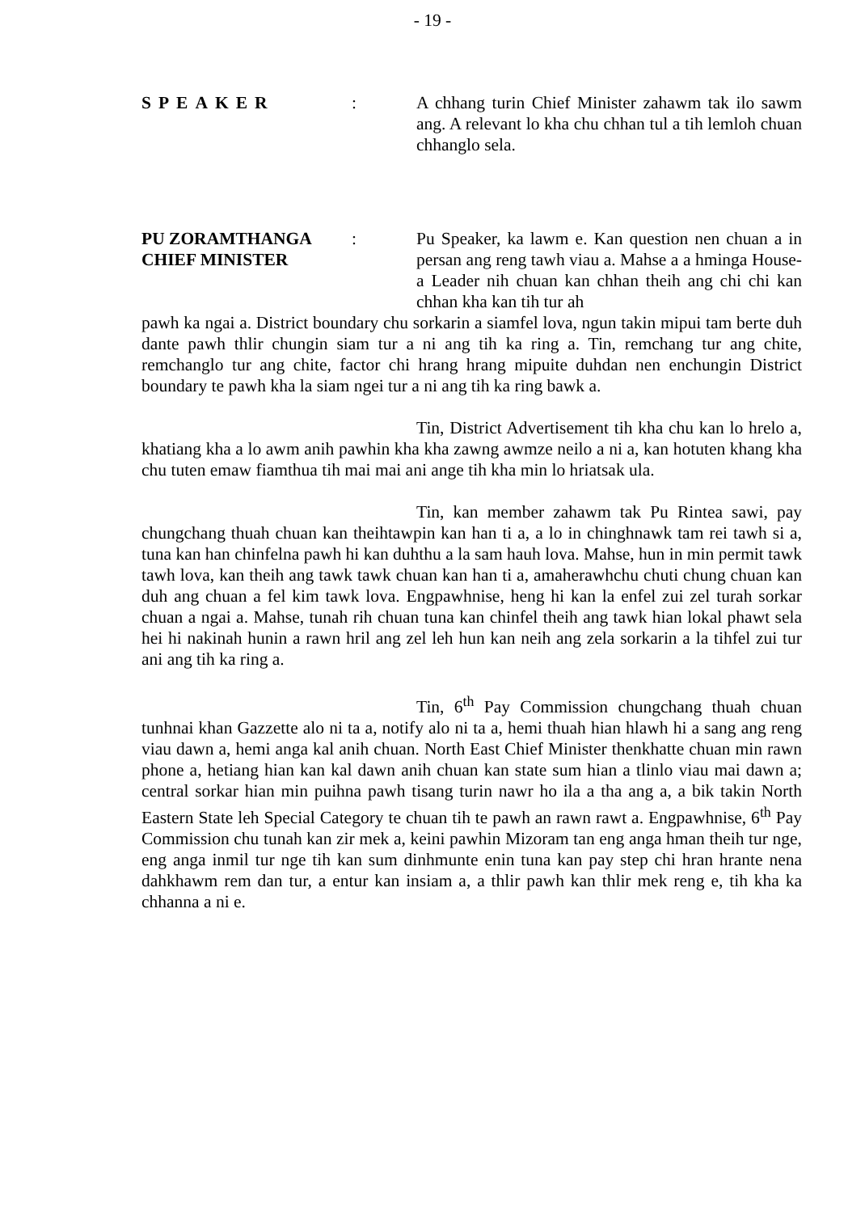- 19 -
SPEAKER : A chhang turin Chief Minister zahawm tak ilo sawm ang. A relevant lo kha chu chhan tul a tih lemloh chuan chhanglo sela.
PU ZORAMTHANGA
CHIEF MINISTER
: Pu Speaker, ka lawm e. Kan question nen chuan a in persan ang reng tawh viau a. Mahse a a hminga House-a Leader nih chuan kan chhan theih ang chi chi kan chhan kha kan tih tur ah
pawh ka ngai a. District boundary chu sorkarin a siamfel lova, ngun takin mipui tam berte duh dante pawh thlir chungin siam tur a ni ang tih ka ring a. Tin, remchang tur ang chite, remchanglo tur ang chite, factor chi hrang hrang mipuite duhdan nen enchungin District boundary te pawh kha la siam ngei tur a ni ang tih ka ring bawk a.
Tin, District Advertisement tih kha chu kan lo hrelo a, khatiang kha a lo awm anih pawhin kha kha zawng awmze neilo a ni a, kan hotuten khang kha chu tuten emaw fiamthua tih mai mai ani ange tih kha min lo hriatsak ula.
Tin, kan member zahawm tak Pu Rintea sawi, pay chungchang thuah chuan kan theihtawpin kan han ti a, a lo in chinghnawk tam rei tawh si a, tuna kan han chinfelna pawh hi kan duhthu a la sam hauh lova. Mahse, hun in min permit tawk tawh lova, kan theih ang tawk tawk chuan kan han ti a, amaherawhchu chuti chung chuan kan duh ang chuan a fel kim tawk lova. Engpawhnise, heng hi kan la enfel zui zel turah sorkar chuan a ngai a. Mahse, tunah rih chuan tuna kan chinfel theih ang tawk hian lokal phawt sela hei hi nakinah hunin a rawn hril ang zel leh hun kan neih ang zela sorkarin a la tihfel zui tur ani ang tih ka ring a.
Tin, 6<sup>th</sup> Pay Commission chungchang thuah chuan tunhnai khan Gazzette alo ni ta a, notify alo ni ta a, hemi thuah hian hlawh hi a sang ang reng viau dawn a, hemi anga kal anih chuan. North East Chief Minister thenkhatte chuan min rawn phone a, hetiang hian kan kal dawn anih chuan kan state sum hian a tlinlo viau mai dawn a; central sorkar hian min puihna pawh tisang turin nawr ho ila a tha ang a, a bik takin North Eastern State leh Special Category te chuan tih te pawh an rawn rawt a. Engpawhnise, 6<sup>th</sup> Pay Commission chu tunah kan zir mek a, keini pawhin Mizoram tan eng anga hman theih tur nge, eng anga inmil tur nge tih kan sum dinhmunte enin tuna kan pay step chi hran hrante nena dahkhawm rem dan tur, a entur kan insiam a, a thlir pawh kan thlir mek reng e, tih kha ka chhanna a ni e.